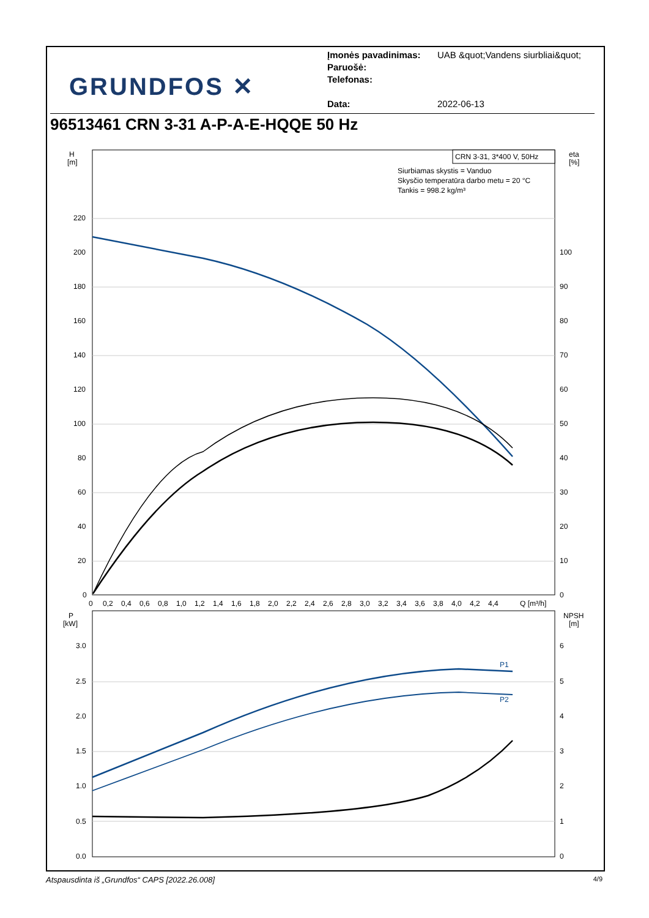GRUNDFOS ✕
Įmonės pavadinimas: UAB &quot;Vandens siurbliai&quot;
Paruošė:
Telefonas:
Data: 2022-06-13
96513461 CRN 3-31 A-P-A-E-HQQE 50 Hz
CRN 3-31, 3*400 V, 50Hz
Siurbiamas skystis = Vanduo
Skysčio temperatūra darbo metu = 20 °C
Tankis = 998.2 kg/m³
H
[m]
eta
[%]
220
200
180
160
140
120
100
80
60
40
20
0
100
90
80
70
60
50
40
30
20
10
0
0
0,2
0,4
0,6
0,8
1,0
1,2
1,4
1,6
1,8
2,0
2,2
2,4
2,6
2,8
3,0
3,2
3,4
3,6
3,8
4,0
4,2
4,4
Q [m³/h]
P
[kW]
NPSH
[m]
3.0
2.5
2.0
1.5
1.0
0.5
0.0
6
5
4
3
2
1
0
P1
P2
Atspausdinta iš „Grundfos“ CAPS [2022.26.008] 4/9